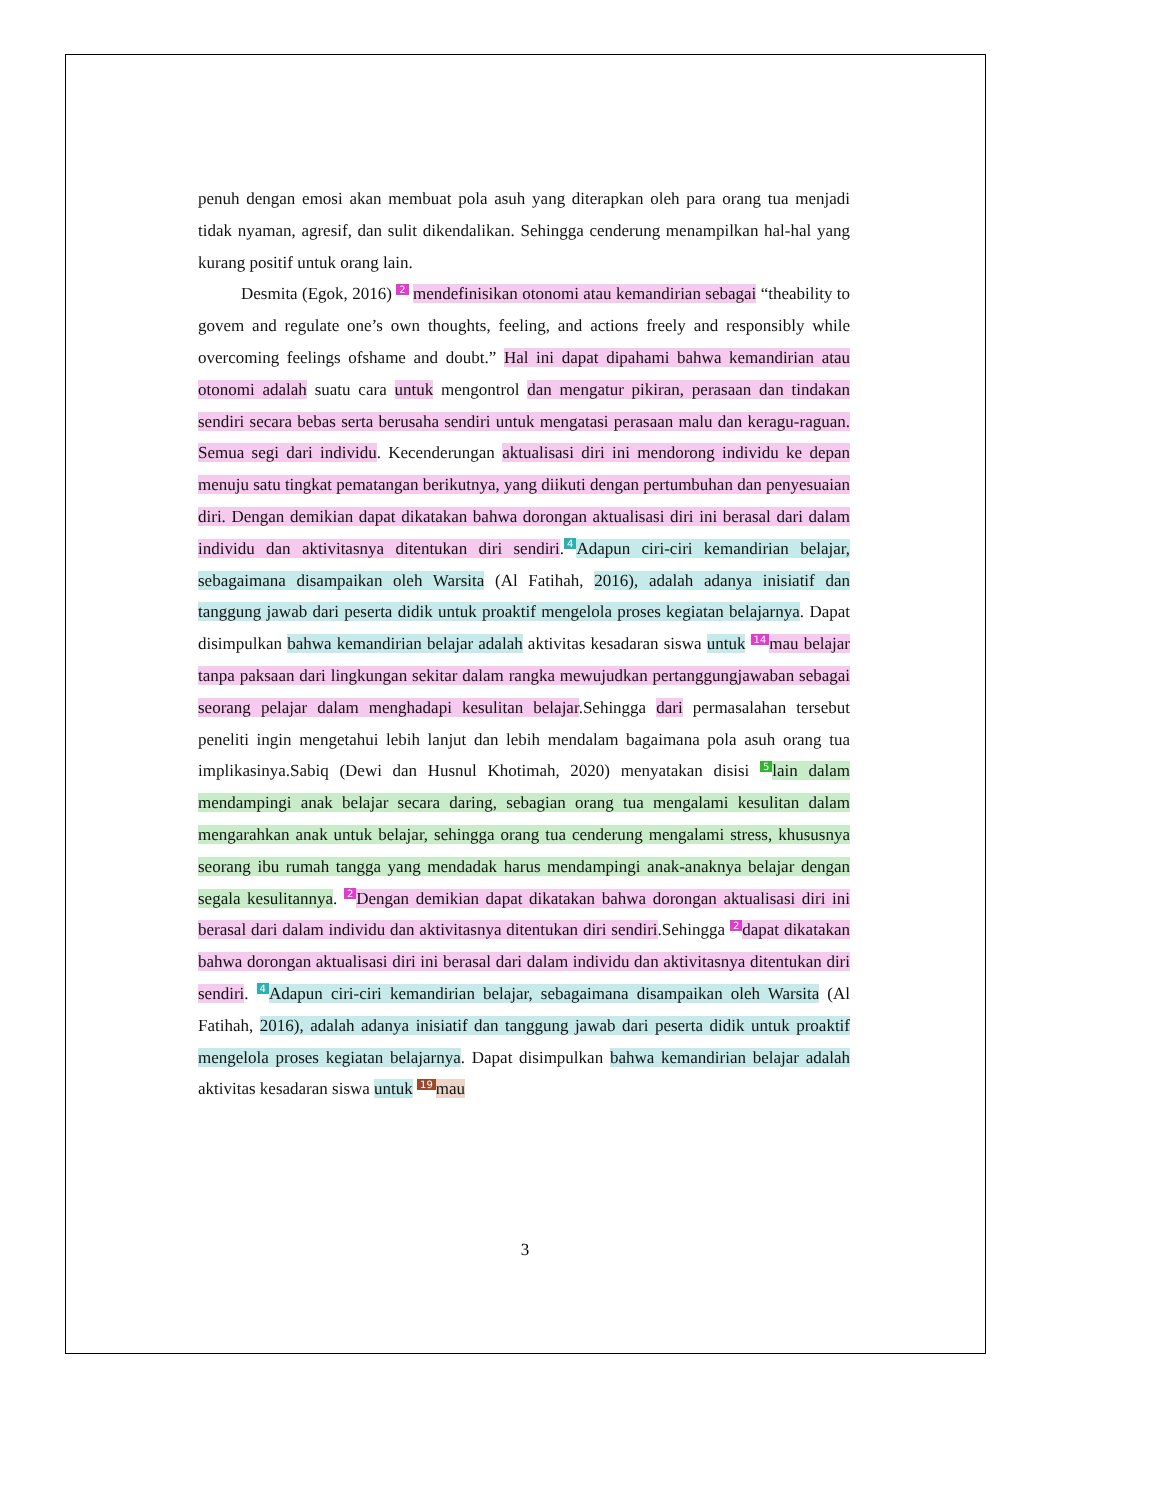penuh dengan emosi akan membuat pola asuh yang diterapkan oleh para orang tua menjadi tidak nyaman, agresif, dan sulit dikendalikan. Sehingga cenderung menampilkan hal-hal yang kurang positif untuk orang lain.
Desmita (Egok, 2016) 2 mendefinisikan otonomi atau kemandirian sebagai “theability to govem and regulate one’s own thoughts, feeling, and actions freely and responsibly while overcoming feelings ofshame and doubt.” Hal ini dapat dipahami bahwa kemandirian atau otonomi adalah suatu cara untuk mengontrol dan mengatur pikiran, perasaan dan tindakan sendiri secara bebas serta berusaha sendiri untuk mengatasi perasaan malu dan keragu-raguan. Semua segi dari individu. Kecenderungan aktualisasi diri ini mendorong individu ke depan menuju satu tingkat pematangan berikutnya, yang diikuti dengan pertumbuhan dan penyesuaian diri. Dengan demikian dapat dikatakan bahwa dorongan aktualisasi diri ini berasal dari dalam individu dan aktivitasnya ditentukan diri sendiri. 4 Adapun ciri-ciri kemandirian belajar, sebagaimana disampaikan oleh Warsita (Al Fatihah, 2016), adalah adanya inisiatif dan tanggung jawab dari peserta didik untuk proaktif mengelola proses kegiatan belajarnya. Dapat disimpulkan bahwa kemandirian belajar adalah aktivitas kesadaran siswa untuk 14 mau belajar tanpa paksaan dari lingkungan sekitar dalam rangka mewujudkan pertanggungjawaban sebagai seorang pelajar dalam menghadapi kesulitan belajar.Sehingga dari permasalahan tersebut peneliti ingin mengetahui lebih lanjut dan lebih mendalam bagaimana pola asuh orang tua implikasinya.Sabiq (Dewi dan Husnul Khotimah, 2020) menyatakan disisi 5 lain dalam mendampingi anak belajar secara daring, sebagian orang tua mengalami kesulitan dalam mengarahkan anak untuk belajar, sehingga orang tua cenderung mengalami stress, khususnya seorang ibu rumah tangga yang mendadak harus mendampingi anak-anaknya belajar dengan segala kesulitannya. 2 Dengan demikian dapat dikatakan bahwa dorongan aktualisasi diri ini berasal dari dalam individu dan aktivitasnya ditentukan diri sendiri.Sehingga 2 dapat dikatakan bahwa dorongan aktualisasi diri ini berasal dari dalam individu dan aktivitasnya ditentukan diri sendiri. 4 Adapun ciri-ciri kemandirian belajar, sebagaimana disampaikan oleh Warsita (Al Fatihah, 2016), adalah adanya inisiatif dan tanggung jawab dari peserta didik untuk proaktif mengelola proses kegiatan belajarnya. Dapat disimpulkan bahwa kemandirian belajar adalah aktivitas kesadaran siswa untuk 19 mau
3